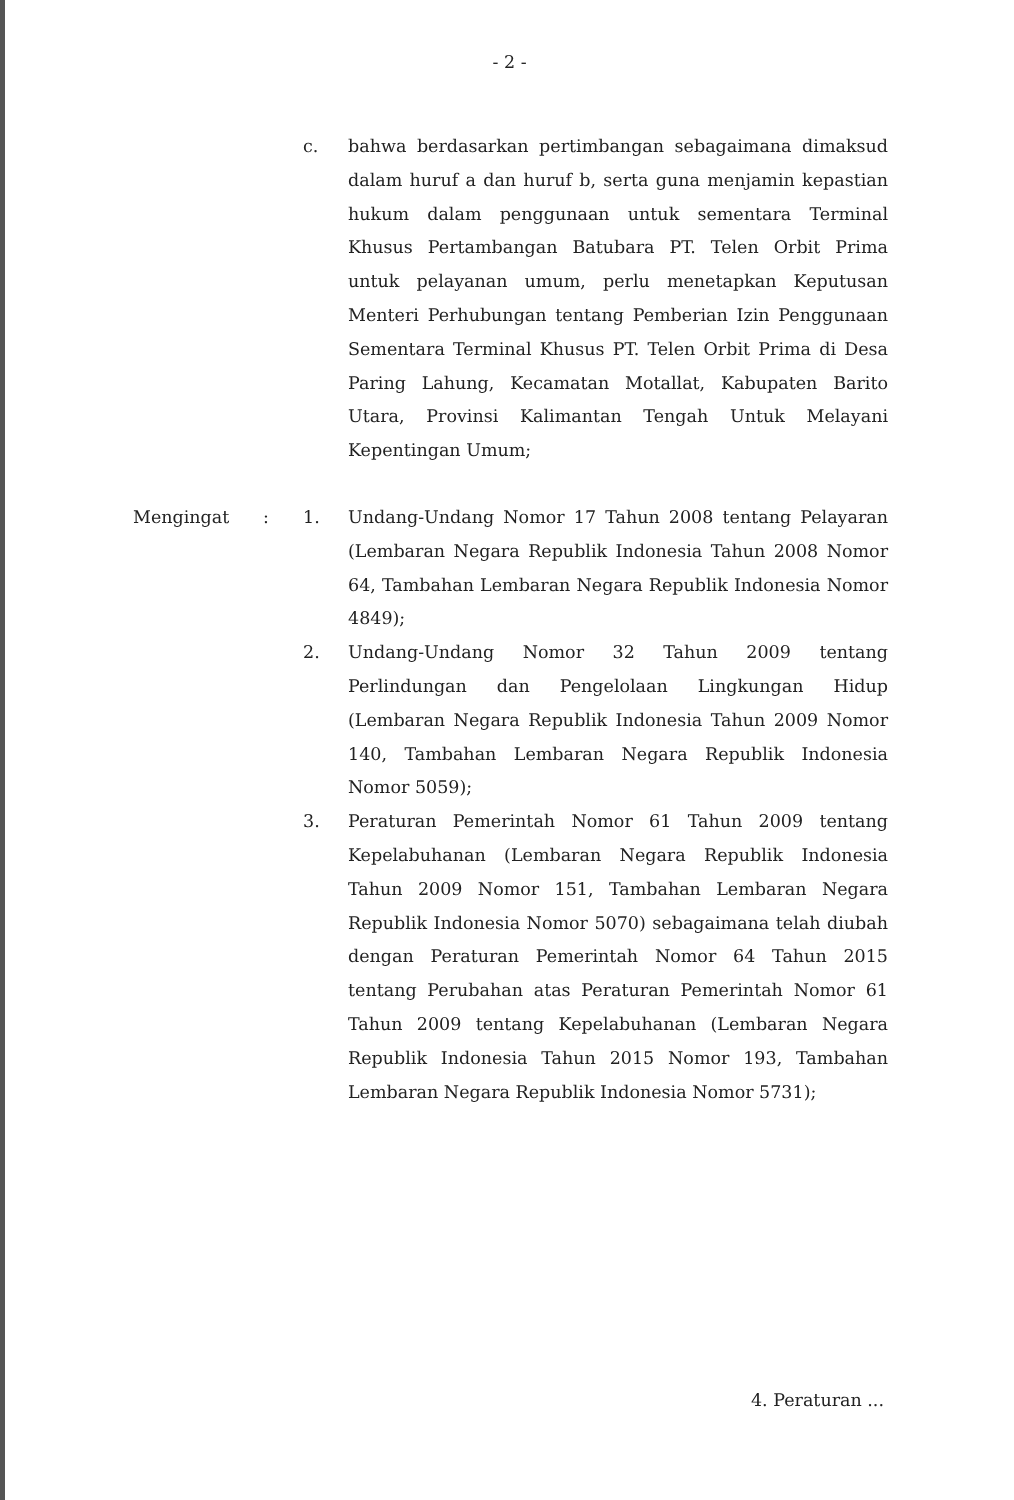- 2 -
c. bahwa berdasarkan pertimbangan sebagaimana dimaksud dalam huruf a dan huruf b, serta guna menjamin kepastian hukum dalam penggunaan untuk sementara Terminal Khusus Pertambangan Batubara PT. Telen Orbit Prima untuk pelayanan umum, perlu menetapkan Keputusan Menteri Perhubungan tentang Pemberian Izin Penggunaan Sementara Terminal Khusus PT. Telen Orbit Prima di Desa Paring Lahung, Kecamatan Motallat, Kabupaten Barito Utara, Provinsi Kalimantan Tengah Untuk Melayani Kepentingan Umum;
Mengingat : 1. Undang-Undang Nomor 17 Tahun 2008 tentang Pelayaran (Lembaran Negara Republik Indonesia Tahun 2008 Nomor 64, Tambahan Lembaran Negara Republik Indonesia Nomor 4849);
2. Undang-Undang Nomor 32 Tahun 2009 tentang Perlindungan dan Pengelolaan Lingkungan Hidup (Lembaran Negara Republik Indonesia Tahun 2009 Nomor 140, Tambahan Lembaran Negara Republik Indonesia Nomor 5059);
3. Peraturan Pemerintah Nomor 61 Tahun 2009 tentang Kepelabuhanan (Lembaran Negara Republik Indonesia Tahun 2009 Nomor 151, Tambahan Lembaran Negara Republik Indonesia Nomor 5070) sebagaimana telah diubah dengan Peraturan Pemerintah Nomor 64 Tahun 2015 tentang Perubahan atas Peraturan Pemerintah Nomor 61 Tahun 2009 tentang Kepelabuhanan (Lembaran Negara Republik Indonesia Tahun 2015 Nomor 193, Tambahan Lembaran Negara Republik Indonesia Nomor 5731);
4. Peraturan ...